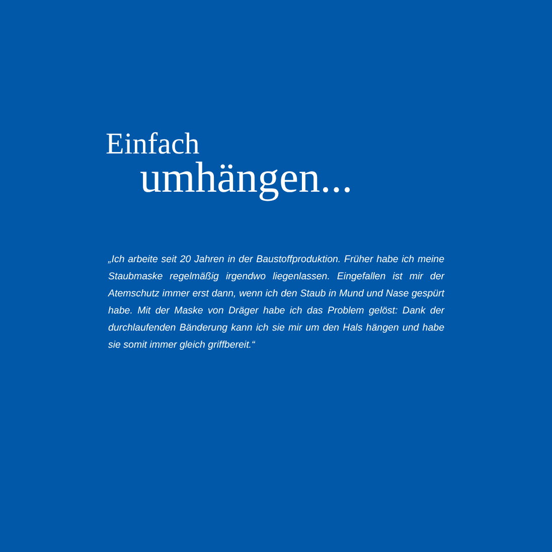Einfach
umhängen...
„Ich arbeite seit 20 Jahren in der Baustoffproduktion. Früher habe ich meine Staubmaske regelmäßig irgendwo liegenlassen. Eingefallen ist mir der Atemschutz immer erst dann, wenn ich den Staub in Mund und Nase gespürt habe. Mit der Maske von Dräger habe ich das Problem gelöst: Dank der durchlaufenden Bänderung kann ich sie mir um den Hals hängen und habe sie somit immer gleich griffbereit.“